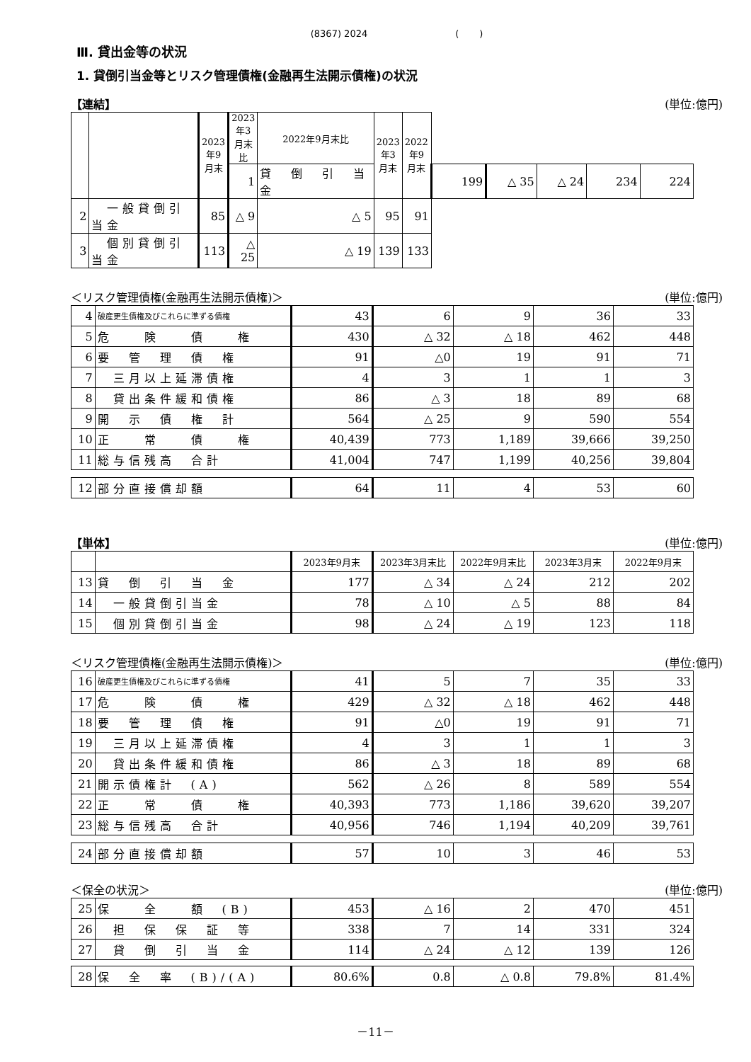(8367) 2024 ( )
Ⅲ. 貸出金等の状況
1. 貸倒引当金等とリスク管理債権(金融再生法開示債権)の状況
【連結】 (単位:億円)
| | | 2023年9月末 | 2023年3月末比 | 2022年9月末比 | 2023年3月末 | 2022年9月末 | | | | | |
| --- | --- | --- | --- | --- | --- | --- | --- | --- | --- | --- | --- |
| | | | 1 | 貸 倒 引 当 金 | | | 199 | △ 35 | △ 24 | 234 | 224 |
| 2 | 一般貸倒引当金 | 85 | △ 9 | △ 5 | 95 | 91 | | | | | |
| 3 | 個別貸倒引当金 | 113 | △ 25 | △ 19 | 139 | 133 | | | | | |
＜リスク管理債権(金融再生法開示債権)＞ (単位:億円)
| 4 | 破産更生債権及びこれらに準ずる債権 | 43 | 6 | 9 | 36 | 33 |
| 5 | 危 険 債 権 | 430 | △ 32 | △ 18 | 462 | 448 |
| 6 | 要 管 理 債 権 | 91 | △0 | 19 | 91 | 71 |
| 7 | 三月以上延滞債権 | 4 | 3 | 1 | 1 | 3 |
| 8 | 貸出条件緩和債権 | 86 | △ 3 | 18 | 89 | 68 |
| 9 | 開 示 債 権 計 | 564 | △ 25 | 9 | 590 | 554 |
| 10 | 正 常 債 権 | 40,439 | 773 | 1,189 | 39,666 | 39,250 |
| 11 | 総与信残高 合計 | 41,004 | 747 | 1,199 | 40,256 | 39,804 |
| 12 | 部分直接償却額 | 64 | 11 | 4 | 53 | 60 |
【単体】 (単位:億円)
| | | 2023年9月末 | 2023年3月末比 | 2022年9月末比 | 2023年3月末 | 2022年9月末 |
| --- | --- | --- | --- | --- | --- | --- |
| 13 | 貸 倒 引 当 金 | 177 | △ 34 | △ 24 | 212 | 202 |
| 14 | 一般貸倒引当金 | 78 | △ 10 | △ 5 | 88 | 84 |
| 15 | 個別貸倒引当金 | 98 | △ 24 | △ 19 | 123 | 118 |
＜リスク管理債権(金融再生法開示債権)＞ (単位:億円)
| 16 | 破産更生債権及びこれらに準ずる債権 | 41 | 5 | 7 | 35 | 33 |
| 17 | 危 険 債 権 | 429 | △ 32 | △ 18 | 462 | 448 |
| 18 | 要 管 理 債 権 | 91 | △0 | 19 | 91 | 71 |
| 19 | 三月以上延滞債権 | 4 | 3 | 1 | 1 | 3 |
| 20 | 貸出条件緩和債権 | 86 | △ 3 | 18 | 89 | 68 |
| 21 | 開示債権計 (A) | 562 | △ 26 | 8 | 589 | 554 |
| 22 | 正 常 債 権 | 40,393 | 773 | 1,186 | 39,620 | 39,207 |
| 23 | 総与信残高 合計 | 40,956 | 746 | 1,194 | 40,209 | 39,761 |
| 24 | 部分直接償却額 | 57 | 10 | 3 | 46 | 53 |
＜保全の状況＞ (単位:億円)
| 25 | 保 全 額 (B) | 453 | △ 16 | 2 | 470 | 451 |
| 26 | 担 保 保 証 等 | 338 | 7 | 14 | 331 | 324 |
| 27 | 貸 倒 引 当 金 | 114 | △ 24 | △ 12 | 139 | 126 |
| 28 | 保 全 率 (B)/(A) | 80.6% | 0.8 | △ 0.8 | 79.8% | 81.4% |
－11－